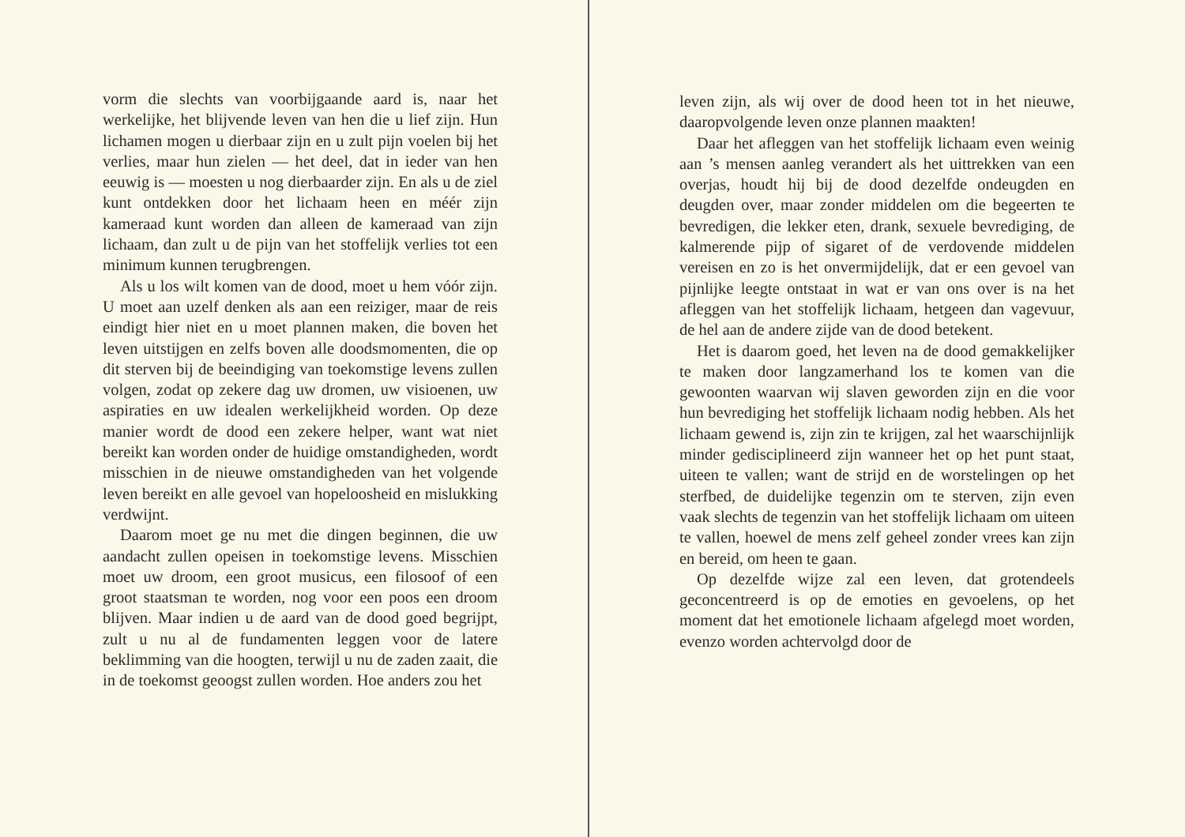vorm die slechts van voorbijgaande aard is, naar het werkelijke, het blijvende leven van hen die u lief zijn. Hun lichamen mogen u dierbaar zijn en u zult pijn voelen bij het verlies, maar hun zielen — het deel, dat in ieder van hen eeuwig is — moesten u nog dierbaarder zijn. En als u de ziel kunt ontdekken door het lichaam heen en méér zijn kameraad kunt worden dan alleen de kameraad van zijn lichaam, dan zult u de pijn van het stoffelijk verlies tot een minimum kunnen terugbrengen.
Als u los wilt komen van de dood, moet u hem vóór zijn. U moet aan uzelf denken als aan een reiziger, maar de reis eindigt hier niet en u moet plannen maken, die boven het leven uitstijgen en zelfs boven alle doodsmomenten, die op dit sterven bij de beeindiging van toekomstige levens zullen volgen, zodat op zekere dag uw dromen, uw visioenen, uw aspiraties en uw idealen werkelijkheid worden. Op deze manier wordt de dood een zekere helper, want wat niet bereikt kan worden onder de huidige omstandigheden, wordt misschien in de nieuwe omstandigheden van het volgende leven bereikt en alle gevoel van hopeloosheid en mislukking verdwijnt.
Daarom moet ge nu met die dingen beginnen, die uw aandacht zullen opeisen in toekomstige levens. Misschien moet uw droom, een groot musicus, een filosoof of een groot staatsman te worden, nog voor een poos een droom blijven. Maar indien u de aard van de dood goed begrijpt, zult u nu al de fundamenten leggen voor de latere beklimming van die hoogten, terwijl u nu de zaden zaait, die in de toekomst geoogst zullen worden. Hoe anders zou het
leven zijn, als wij over de dood heen tot in het nieuwe, daaropvolgende leven onze plannen maakten!
Daar het afleggen van het stoffelijk lichaam even weinig aan ’s mensen aanleg verandert als het uittrekken van een overjas, houdt hij bij de dood dezelfde ondeugden en deugden over, maar zonder middelen om die begeerten te bevredigen, die lekker eten, drank, sexuele bevrediging, de kalmerende pijp of sigaret of de verdovende middelen vereisen en zo is het onvermijdelijk, dat er een gevoel van pijnlijke leegte ontstaat in wat er van ons over is na het afleggen van het stoffelijk lichaam, hetgeen dan vagevuur, de hel aan de andere zijde van de dood betekent.
Het is daarom goed, het leven na de dood gemakkelijker te maken door langzamerhand los te komen van die gewoonten waarvan wij slaven geworden zijn en die voor hun bevrediging het stoffelijk lichaam nodig hebben. Als het lichaam gewend is, zijn zin te krijgen, zal het waarschijnlijk minder gedisciplineerd zijn wanneer het op het punt staat, uiteen te vallen; want de strijd en de worstelingen op het sterfbed, de duidelijke tegenzin om te sterven, zijn even vaak slechts de tegenzin van het stoffelijk lichaam om uiteen te vallen, hoewel de mens zelf geheel zonder vrees kan zijn en bereid, om heen te gaan.
Op dezelfde wijze zal een leven, dat grotendeels geconcentreerd is op de emoties en gevoelens, op het moment dat het emotionele lichaam afgelegd moet worden, evenzo worden achtervolgd door de